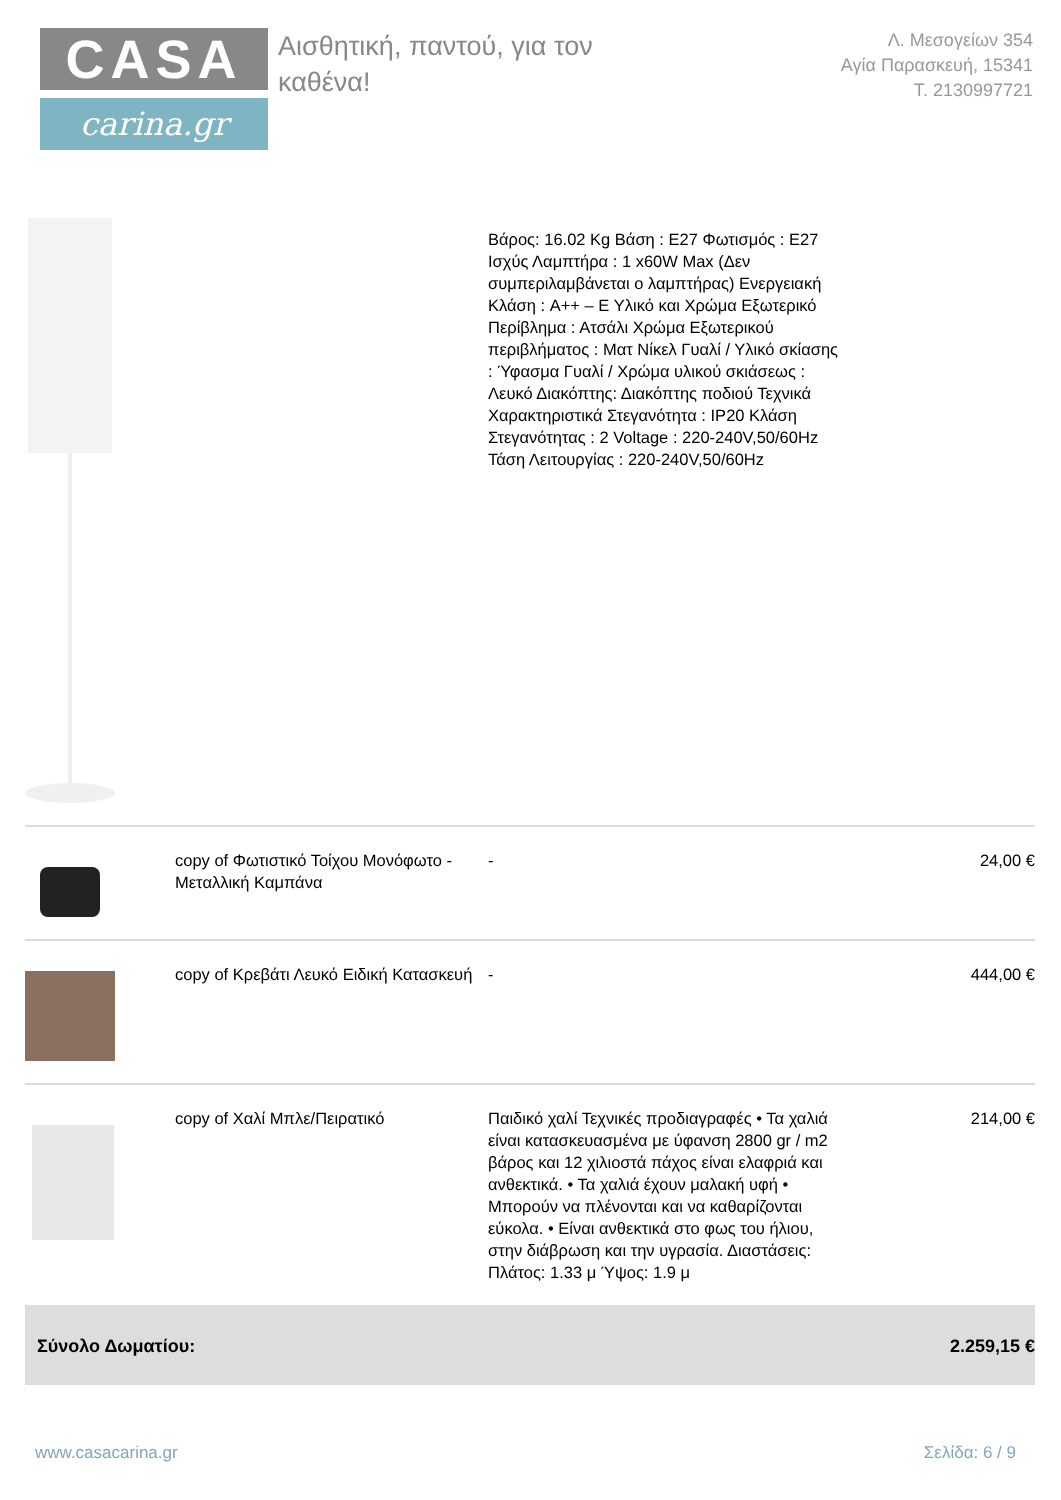CASA
carina.gr
Αισθητική, παντού, για τον καθένα!
Λ. Μεσογείων 354
Αγία Παρασκευή, 15341
Τ. 2130997721
| | | Βάρος: 16.02 Kg Βάση : E27 Φωτισμός : E27 Ισχύς Λαμπτήρα : 1 x60W Max (Δεν συμπεριλαμβάνεται ο λαμπτήρας) Ενεργειακή Κλάση : A++ – E Υλικό και Χρώμα Εξωτερικό Περίβλημα : Ατσάλι Χρώμα Εξωτερικού περιβλήματος : Ματ Νίκελ Γυαλί / Υλικό σκίασης : Ύφασμα Γυαλί / Χρώμα υλικού σκιάσεως : Λευκό Διακόπτης: Διακόπτης ποδιού Τεχνικά Χαρακτηριστικά Στεγανότητα : IP20 Κλάση Στεγανότητας : 2 Voltage : 220-240V,50/60Hz Τάση Λειτουργίας : 220-240V,50/60Hz | |
| | copy of Φωτιστικό Τοίχου Μονόφωτο - Μεταλλική Καμπάνα | - | 24,00 € |
| | copy of Κρεβάτι Λευκό Ειδική Κατασκευή | - | 444,00 € |
| | copy of Χαλί Μπλε/Πειρατικό | Παιδικό χαλί Τεχνικές προδιαγραφές • Τα χαλιά είναι κατασκευασμένα με ύφανση 2800 gr / m2 βάρος και 12 χιλιοστά πάχος είναι ελαφριά και ανθεκτικά. • Τα χαλιά έχουν μαλακή υφή • Μπορούν να πλένονται και να καθαρίζονται εύκολα. • Είναι ανθεκτικά στο φως του ήλιου, στην διάβρωση και την υγρασία. Διαστάσεις: Πλάτος: 1.33 μ Ύψος: 1.9 μ | 214,00 € |
| Σύνολο Δωματίου: | | | 2.259,15 € |
www.casacarina.gr Σελίδα: 6 / 9